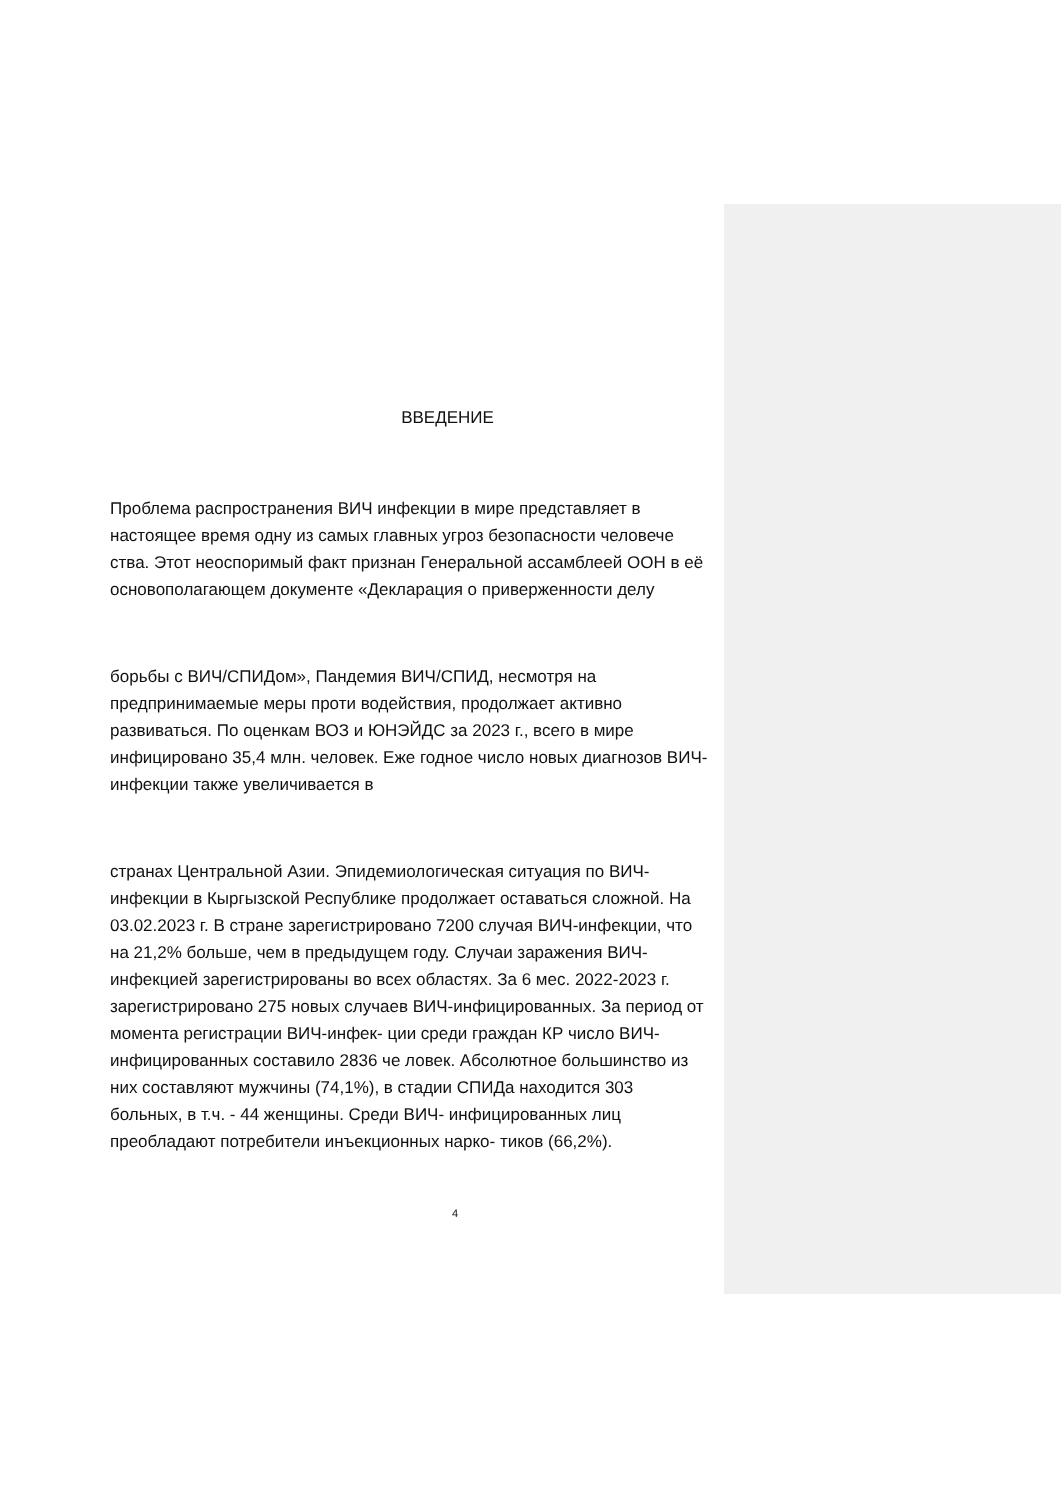ВВЕДЕНИЕ
Проблема распространения ВИЧ инфекции в мире представляет в настоящее время одну из самых главных угроз безопасности человече ства. Этот неоспоримый факт признан Генеральной ассамблеей ООН в её основополагающем документе «Декларация о приверженности делу
борьбы с ВИЧ/СПИДом», Пандемия ВИЧ/СПИД, несмотря на предпринимаемые меры проти водействия, продолжает активно развиваться. По оценкам ВОЗ и ЮНЭЙДС за 2023 г., всего в мире инфицировано 35,4 млн. человек. Еже годное число новых диагнозов ВИЧ-инфекции также увеличивается в
странах Центральной Азии. Эпидемиологическая ситуация по ВИЧ-инфекции в Кыргызской Республике продолжает оставаться сложной. На 03.02.2023 г. В стране зарегистрировано 7200 случая ВИЧ-инфекции, что на 21,2% больше, чем в предыдущем году. Случаи заражения ВИЧ-инфекцией зарегистрированы во всех областях. За 6 мес. 2022-2023 г. зарегистрировано 275 новых случаев ВИЧ-инфицированных. За период от момента регистрации ВИЧ-инфек- ции среди граждан КР число ВИЧ-инфицированных составило 2836 че ловек. Абсолютное большинство из них составляют мужчины (74,1%), в стадии СПИДа находится 303 больных, в т.ч. - 44 женщины. Среди ВИЧ- инфицированных лиц преобладают потребители инъекционных нарко- тиков (66,2%).
4